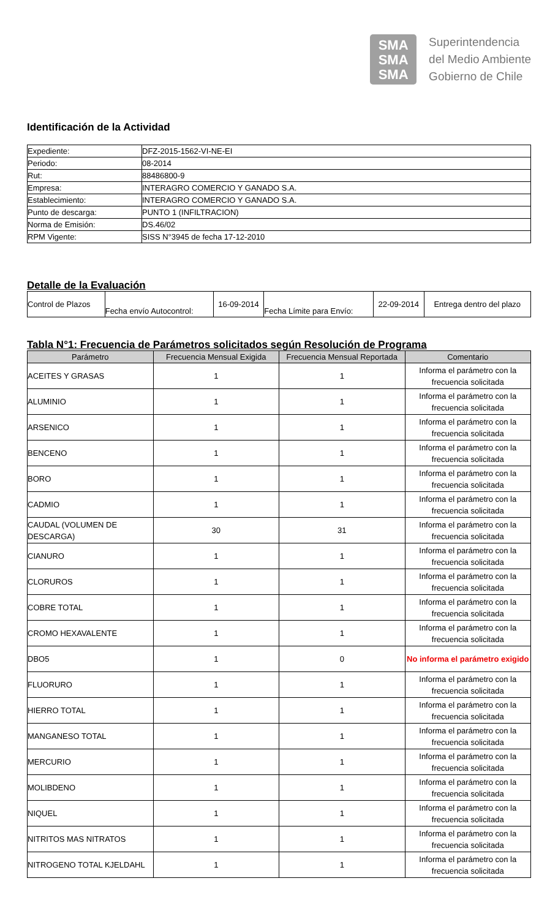SMA
SMA
SMA
Superintendencia
del Medio Ambiente
Gobierno de Chile
Identificación de la Actividad
| Expediente: | DFZ-2015-1562-VI-NE-EI |
| Periodo: | 08-2014 |
| Rut: | 88486800-9 |
| Empresa: | INTERAGRO COMERCIO Y GANADO S.A. |
| Establecimiento: | INTERAGRO COMERCIO Y GANADO S.A. |
| Punto de descarga: | PUNTO 1 (INFILTRACION) |
| Norma de Emisión: | DS.46/02 |
| RPM Vigente: | SISS N°3945 de fecha 17-12-2010 |
Detalle de la Evaluación
| Control de Plazos | Fecha envío Autocontrol: | 16-09-2014 | Fecha Límite para Envío: | 22-09-2014 | Entrega dentro del plazo |
Tabla N°1: Frecuencia de Parámetros solicitados según Resolución de Programa
| Parámetro | Frecuencia Mensual Exigida | Frecuencia Mensual Reportada | Comentario |
| --- | --- | --- | --- |
| ACEITES Y GRASAS | 1 | 1 | Informa el parámetro con la frecuencia solicitada |
| ALUMINIO | 1 | 1 | Informa el parámetro con la frecuencia solicitada |
| ARSENICO | 1 | 1 | Informa el parámetro con la frecuencia solicitada |
| BENCENO | 1 | 1 | Informa el parámetro con la frecuencia solicitada |
| BORO | 1 | 1 | Informa el parámetro con la frecuencia solicitada |
| CADMIO | 1 | 1 | Informa el parámetro con la frecuencia solicitada |
| CAUDAL (VOLUMEN DE DESCARGA) | 30 | 31 | Informa el parámetro con la frecuencia solicitada |
| CIANURO | 1 | 1 | Informa el parámetro con la frecuencia solicitada |
| CLORUROS | 1 | 1 | Informa el parámetro con la frecuencia solicitada |
| COBRE TOTAL | 1 | 1 | Informa el parámetro con la frecuencia solicitada |
| CROMO HEXAVALENTE | 1 | 1 | Informa el parámetro con la frecuencia solicitada |
| DBO5 | 1 | 0 | No informa el parámetro exigido |
| FLUORURO | 1 | 1 | Informa el parámetro con la frecuencia solicitada |
| HIERRO TOTAL | 1 | 1 | Informa el parámetro con la frecuencia solicitada |
| MANGANESO TOTAL | 1 | 1 | Informa el parámetro con la frecuencia solicitada |
| MERCURIO | 1 | 1 | Informa el parámetro con la frecuencia solicitada |
| MOLIBDENO | 1 | 1 | Informa el parámetro con la frecuencia solicitada |
| NIQUEL | 1 | 1 | Informa el parámetro con la frecuencia solicitada |
| NITRITOS MAS NITRATOS | 1 | 1 | Informa el parámetro con la frecuencia solicitada |
| NITROGENO TOTAL KJELDAHL | 1 | 1 | Informa el parámetro con la frecuencia solicitada |